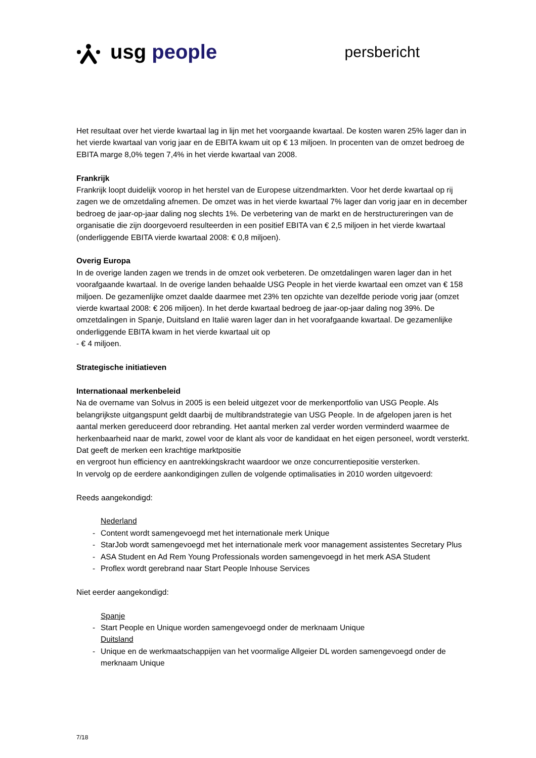usg people
persbericht
Het resultaat over het vierde kwartaal lag in lijn met het voorgaande kwartaal. De kosten waren 25% lager dan in het vierde kwartaal van vorig jaar en de EBITA kwam uit op € 13 miljoen. In procenten van de omzet bedroeg de EBITA marge 8,0% tegen 7,4% in het vierde kwartaal van 2008.
Frankrijk
Frankrijk loopt duidelijk voorop in het herstel van de Europese uitzendmarkten. Voor het derde kwartaal op rij zagen we de omzetdaling afnemen. De omzet was in het vierde kwartaal 7% lager dan vorig jaar en in december bedroeg de jaar-op-jaar daling nog slechts 1%. De verbetering van de markt en de herstructureringen van de organisatie die zijn doorgevoerd resulteerden in een positief EBITA van € 2,5 miljoen in het vierde kwartaal (onderliggende EBITA vierde kwartaal 2008: € 0,8 miljoen).
Overig Europa
In de overige landen zagen we trends in de omzet ook verbeteren. De omzetdalingen waren lager dan in het voorafgaande kwartaal. In de overige landen behaalde USG People in het vierde kwartaal een omzet van € 158 miljoen. De gezamenlijke omzet daalde daarmee met 23% ten opzichte van dezelfde periode vorig jaar (omzet vierde kwartaal 2008: € 206 miljoen). In het derde kwartaal bedroeg de jaar-op-jaar daling nog 39%. De omzetdalingen in Spanje, Duitsland en Italië waren lager dan in het voorafgaande kwartaal. De gezamenlijke onderliggende EBITA kwam in het vierde kwartaal uit op
- € 4 miljoen.
Strategische initiatieven
Internationaal merkenbeleid
Na de overname van Solvus in 2005 is een beleid uitgezet voor de merkenportfolio van USG People. Als belangrijkste uitgangspunt geldt daarbij de multibrandstrategie van USG People. In de afgelopen jaren is het aantal merken gereduceerd door rebranding. Het aantal merken zal verder worden verminderd waarmee de herkenbaarheid naar de markt, zowel voor de klant als voor de kandidaat en het eigen personeel, wordt versterkt. Dat geeft de merken een krachtige marktpositie
en vergroot hun efficiency en aantrekkingskracht waardoor we onze concurrentiepositie versterken.
In vervolg op de eerdere aankondigingen zullen de volgende optimalisaties in 2010 worden uitgevoerd:
Reeds aangekondigd:
Nederland
Content wordt samengevoegd met het internationale merk Unique
StarJob wordt samengevoegd met het internationale merk voor management assistentes Secretary Plus
ASA Student en Ad Rem Young Professionals worden samengevoegd in het merk ASA Student
Proflex wordt gerebrand naar Start People Inhouse Services
Niet eerder aangekondigd:
Spanje
Start People en Unique worden samengevoegd onder de merknaam Unique
Duitsland
Unique en de werkmaatschappijen van het voormalige Allgeier DL worden samengevoegd onder de merknaam Unique
7/18